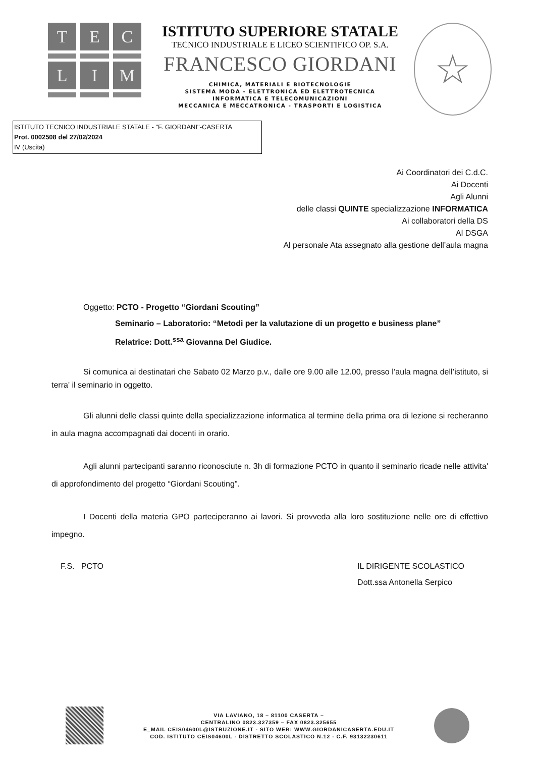T
E
C
L
I
M
ISTITUTO SUPERIORE STATALE
TECNICO INDUSTRIALE E LICEO SCIENTIFICO OP. S.A.
FRANCESCO GIORDANI
CHIMICA, MATERIALI E BIOTECNOLOGIE
SISTEMA MODA - ELETTRONICA ED ELETTROTECNICA
INFORMATICA E TELECOMUNICAZIONI
MECCANICA E MECCATRONICA - TRASPORTI E LOGISTICA
☆
ISTITUTO TECNICO INDUSTRIALE STATALE - "F. GIORDANI"-CASERTA
Prot. 0002508 del 27/02/2024
IV (Uscita)
Ai Coordinatori dei C.d.C.
Ai Docenti
Agli Alunni
delle classi QUINTE specializzazione INFORMATICA
Ai collaboratori della DS
Al DSGA
Al personale Ata assegnato alla gestione dell’aula magna
Oggetto: PCTO - Progetto “Giordani Scouting”
Seminario – Laboratorio: “Metodi per la valutazione di un progetto e business plane”
Relatrice: Dott.<sup>ssa</sup> Giovanna Del Giudice.
Si comunica ai destinatari che Sabato 02 Marzo p.v., dalle ore 9.00 alle 12.00, presso l’aula magna dell’istituto, si terra' il seminario in oggetto.
Gli alunni delle classi quinte della specializzazione informatica al termine della prima ora di lezione si recheranno in aula magna accompagnati dai docenti in orario.
Agli alunni partecipanti saranno riconosciute n. 3h di formazione PCTO in quanto il seminario ricade nelle attivita' di approfondimento del progetto “Giordani Scouting”.
I Docenti della materia GPO parteciperanno ai lavori. Si provveda alla loro sostituzione nelle ore di effettivo impegno.
F.S. PCTO IL DIRIGENTE SCOLASTICO
Dott.ssa Antonella Serpico
VIA LAVIANO, 18 – 81100 CASERTA –
CENTRALINO 0823.327359 – FAX 0823.325655
E_MAIL CEIS04600L@ISTRUZIONE.IT - SITO WEB: WWW.GIORDANICASERTA.EDU.IT
COD. ISTITUTO CEIS04600L - DISTRETTO SCOLASTICO N.12 - C.F. 93132230611